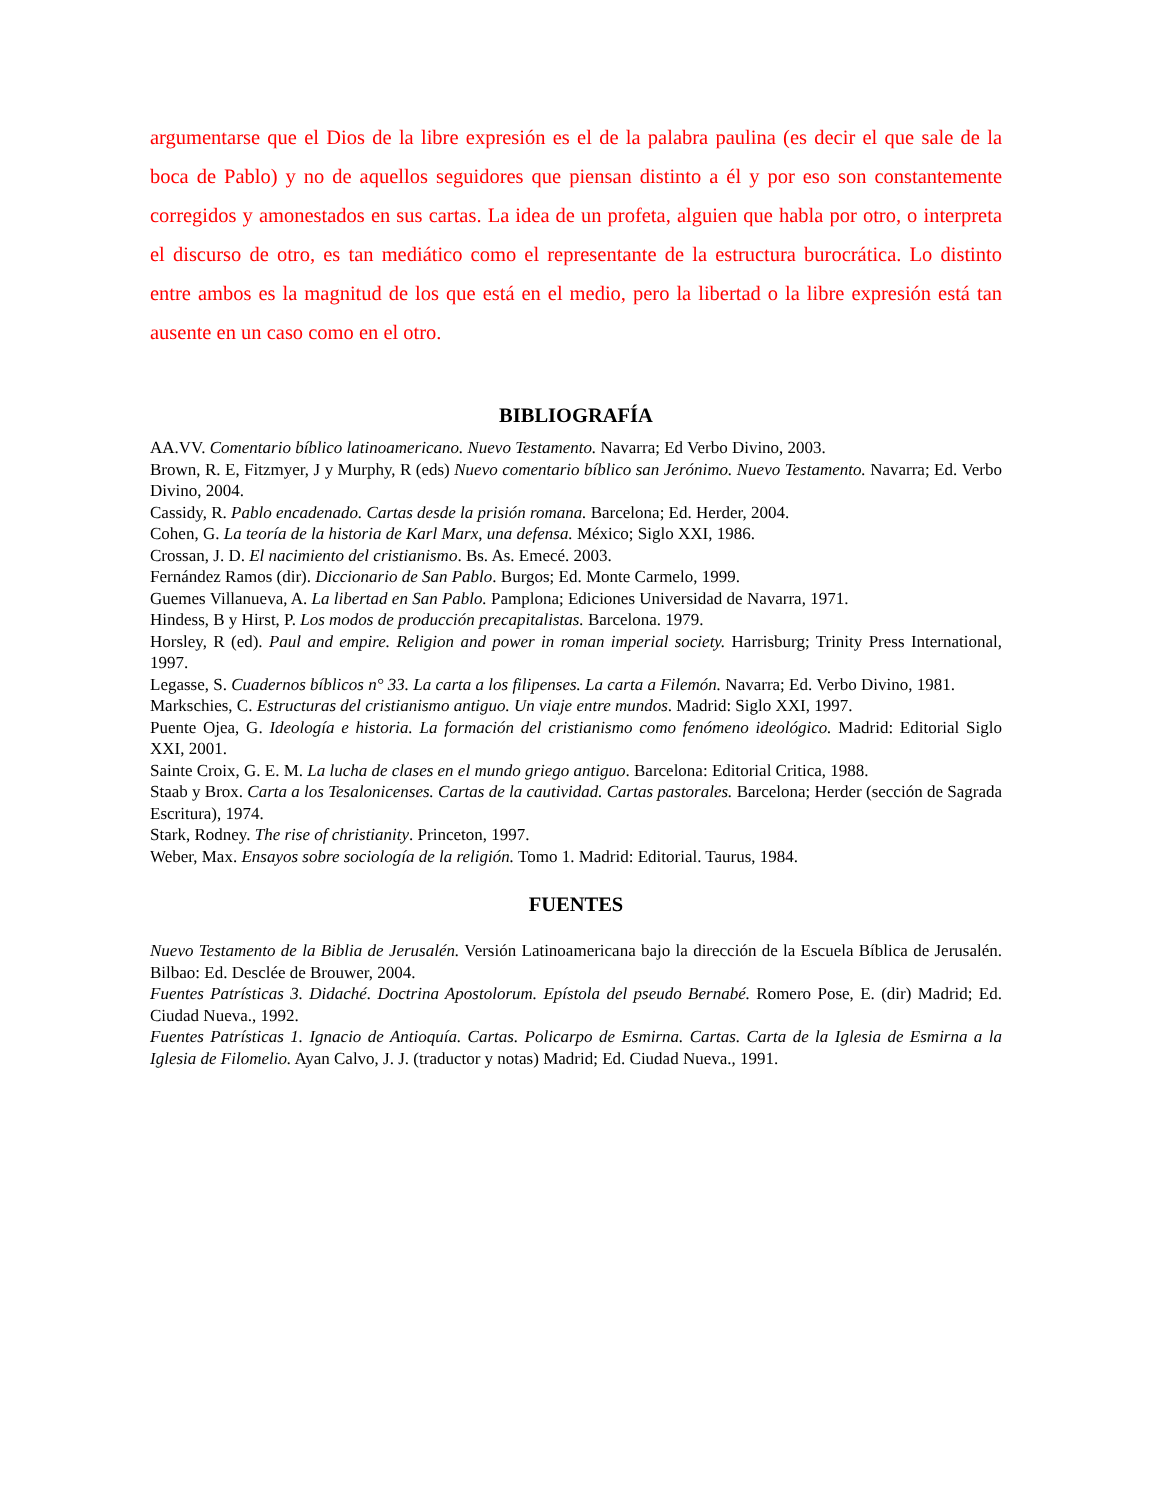argumentarse que el Dios de la libre expresión es el de la palabra paulina (es decir el que sale de la boca de Pablo) y no de aquellos seguidores que piensan distinto a él y por eso son constantemente corregidos y amonestados en sus cartas. La idea de un profeta, alguien que habla por otro, o interpreta el discurso de otro, es tan mediático como el representante de la estructura burocrática. Lo distinto entre ambos es la magnitud de los que está en el medio, pero la libertad o la libre expresión está tan ausente en un caso como en el otro.
BIBLIOGRAFÍA
AA.VV. Comentario bíblico latinoamericano. Nuevo Testamento. Navarra; Ed Verbo Divino, 2003.
Brown, R. E, Fitzmyer, J y Murphy, R (eds) Nuevo comentario bíblico san Jerónimo. Nuevo Testamento. Navarra; Ed. Verbo Divino, 2004.
Cassidy, R. Pablo encadenado. Cartas desde la prisión romana. Barcelona; Ed. Herder, 2004.
Cohen, G. La teoría de la historia de Karl Marx, una defensa. México; Siglo XXI, 1986.
Crossan, J. D. El nacimiento del cristianismo. Bs. As. Emecé. 2003.
Fernández Ramos (dir). Diccionario de San Pablo. Burgos; Ed. Monte Carmelo, 1999.
Guemes Villanueva, A. La libertad en San Pablo. Pamplona; Ediciones Universidad de Navarra, 1971.
Hindess, B y Hirst, P. Los modos de producción precapitalistas. Barcelona. 1979.
Horsley, R (ed). Paul and empire. Religion and power in roman imperial society. Harrisburg; Trinity Press International, 1997.
Legasse, S. Cuadernos bíblicos n° 33. La carta a los filipenses. La carta a Filemón. Navarra; Ed. Verbo Divino, 1981.
Markschies, C. Estructuras del cristianismo antiguo. Un viaje entre mundos. Madrid: Siglo XXI, 1997.
Puente Ojea, G. Ideología e historia. La formación del cristianismo como fenómeno ideológico. Madrid: Editorial Siglo XXI, 2001.
Sainte Croix, G. E. M. La lucha de clases en el mundo griego antiguo. Barcelona: Editorial Critica, 1988.
Staab y Brox. Carta a los Tesalonicenses. Cartas de la cautividad. Cartas pastorales. Barcelona; Herder (sección de Sagrada Escritura), 1974.
Stark, Rodney. The rise of christianity. Princeton, 1997.
Weber, Max. Ensayos sobre sociología de la religión. Tomo 1. Madrid: Editorial. Taurus, 1984.
FUENTES
Nuevo Testamento de la Biblia de Jerusalén. Versión Latinoamericana bajo la dirección de la Escuela Bíblica de Jerusalén. Bilbao: Ed. Desclée de Brouwer, 2004.
Fuentes Patrísticas 3. Didaché. Doctrina Apostolorum. Epístola del pseudo Bernabé. Romero Pose, E. (dir) Madrid; Ed. Ciudad Nueva., 1992.
Fuentes Patrísticas 1. Ignacio de Antioquía. Cartas. Policarpo de Esmirna. Cartas. Carta de la Iglesia de Esmirna a la Iglesia de Filomelio. Ayan Calvo, J. J. (traductor y notas) Madrid; Ed. Ciudad Nueva., 1991.